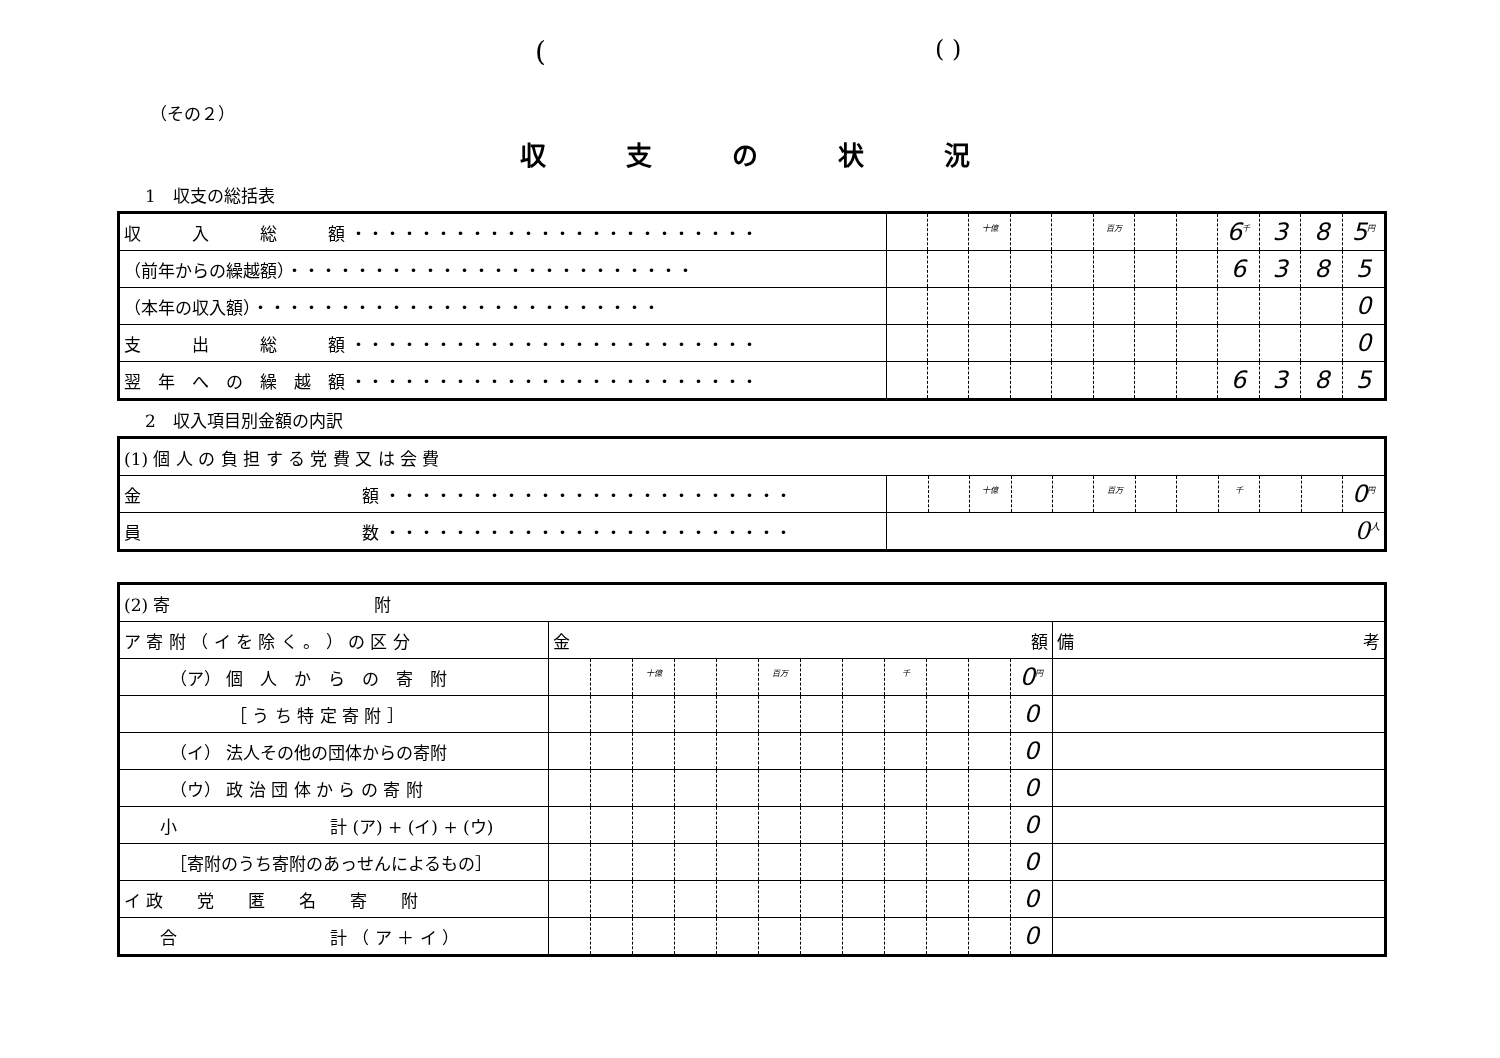(( )
（その２）
収支の状況
1　収支の総括表
| 収 入 総 額 ・・・・・・・・・・・・・・・・・・・・・・・・ | | | <sup>十億</sup> | | | <sup>百万</sup> | | | 6<sup>千</sup> | 3 | 8 | 5<sup>円</sup> |
| （前年からの繰越額）・・・・・・・・・・・・・・・・・・・・・・・・ | | | | | | | | | 6 | 3 | 8 | 5 |
| （本年の収入額）・・・・・・・・・・・・・・・・・・・・・・・・ | | | | | | | | | | | | 0 |
| 支 出 総 額 ・・・・・・・・・・・・・・・・・・・・・・・・ | | | | | | | | | | | | 0 |
| 翌 年 へ の 繰 越 額 ・・・・・・・・・・・・・・・・・・・・・・・・ | | | | | | | | | 6 | 3 | 8 | 5 |
2　収入項目別金額の内訳
| (1) 個 人 の 負 担 す る 党 費 又 は 会 費 | | | | | | | | | | | | |
| 金 額 ・・・・・・・・・・・・・・・・・・・・・・・・ | | | <sup>十億</sup> | | | <sup>百万</sup> | | | <sup>千</sup> | | | 0<sup>円</sup> |
| 員 数 ・・・・・・・・・・・・・・・・・・・・・・・・ | 0<sup>人</sup> | | | | | | | | | | | |
| (2) 寄 附 | | | | | | | | | | | | | |
| ア 寄 附 （ イ を 除 く 。 ） の 区 分 | 金 額 | | | | | | | | | | | | 備 考 |
| （ア） 個 人 か ら の 寄 附 | | | <sup>十億</sup> | | | <sup>百万</sup> | | | <sup>千</sup> | | | 0<sup>円</sup> | |
| ［ う ち 特 定 寄 附 ］ | | | | | | | | | | | | 0 | |
| （イ） 法人その他の団体からの寄附 | | | | | | | | | | | | 0 | |
| （ウ） 政 治 団 体 か ら の 寄 附 | | | | | | | | | | | | 0 | |
| 小 計 (ア) + (イ) + (ウ) | | | | | | | | | | | | 0 | |
| ［寄附のうち寄附のあっせんによるもの］ | | | | | | | | | | | | 0 | |
| イ 政 党 匿 名 寄 附 | | | | | | | | | | | | 0 | |
| 合 計 （ ア ＋ イ ） | | | | | | | | | | | | 0 | |